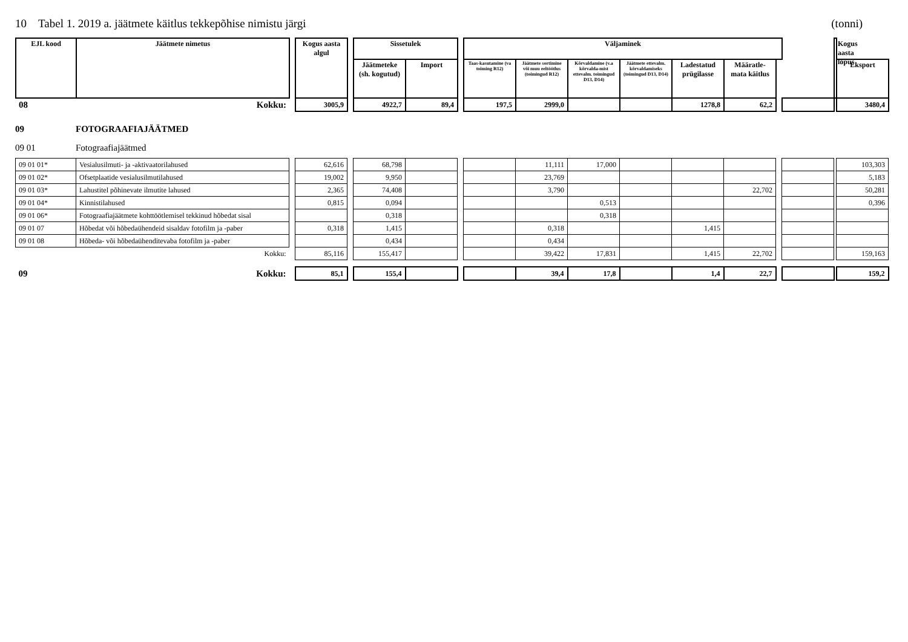10 Tabel 1. 2019 a. jäätmete käitlus tekkepõhise nimistu järgi (tonni)
| EJL kood | Jäätmete nimetus | | Kogus aasta algul | | Sissetulek | | | Väljaminek | | | | | | | | Kogus aasta lõpus | |
| | | | | | Jäätmeteke (sh. kogutud) | Import | | Taas-kasutamine (va toiming R12) | Jäätmete sortimine või muu eeltöötlus (toimingud R12) | Kõrvaldamine (v.a kõrvalda-mist ettevalm. toimingud D13, D14) | Jäätmete ettevalm. kõrvaldamiseks (toimingud D13, D14) | Ladestatud prügilasse | Määratle-mata käitlus | | | | Eksport |
| 08 | Kokku: | | 3005,9 | | 4922,7 | 89,4 | | 197,5 | 2999,0 | | | 1278,8 | 62,2 | | | | 3480,4 |
09 FOTOGRAAFIAJÄÄTMED
09 01 Fotograafiajäätmed
| 09 01 01* | Vesialusilmuti- ja -aktivaatorilahused | | 62,616 | | 68,798 | | | | 11,111 | 17,000 | | | | | | | 103,303 |
| 09 01 02* | Ofsetplaatide vesialusilmutilahused | | 19,002 | | 9,950 | | | | 23,769 | | | | | | | | 5,183 |
| 09 01 03* | Lahustitel põhinevate ilmutite lahused | | 2,365 | | 74,408 | | | | 3,790 | | | | 22,702 | | | | 50,281 |
| 09 01 04* | Kinnistilahused | | 0,815 | | 0,094 | | | | | 0,513 | | | | | | | 0,396 |
| 09 01 06* | Fotograafiajäätmete kohttöötlemisel tekkinud hõbedat sisal | | | | 0,318 | | | | | 0,318 | | | | | | | |
| 09 01 07 | Hõbedat või hõbedaühendeid sisaldav fotofilm ja -paber | | 0,318 | | 1,415 | | | | 0,318 | | | 1,415 | | | | | |
| 09 01 08 | Hõbeda- või hõbedaühenditevaba fotofilm ja -paber | | | | 0,434 | | | | 0,434 | | | | | | | | |
| | Kokku: | | 85,116 | | 155,417 | | | | 39,422 | 17,831 | | 1,415 | 22,702 | | | | 159,163 |
| 09 | Kokku: | | 85,1 | | 155,4 | | | | 39,4 | 17,8 | | 1,4 | 22,7 | | | | 159,2 |